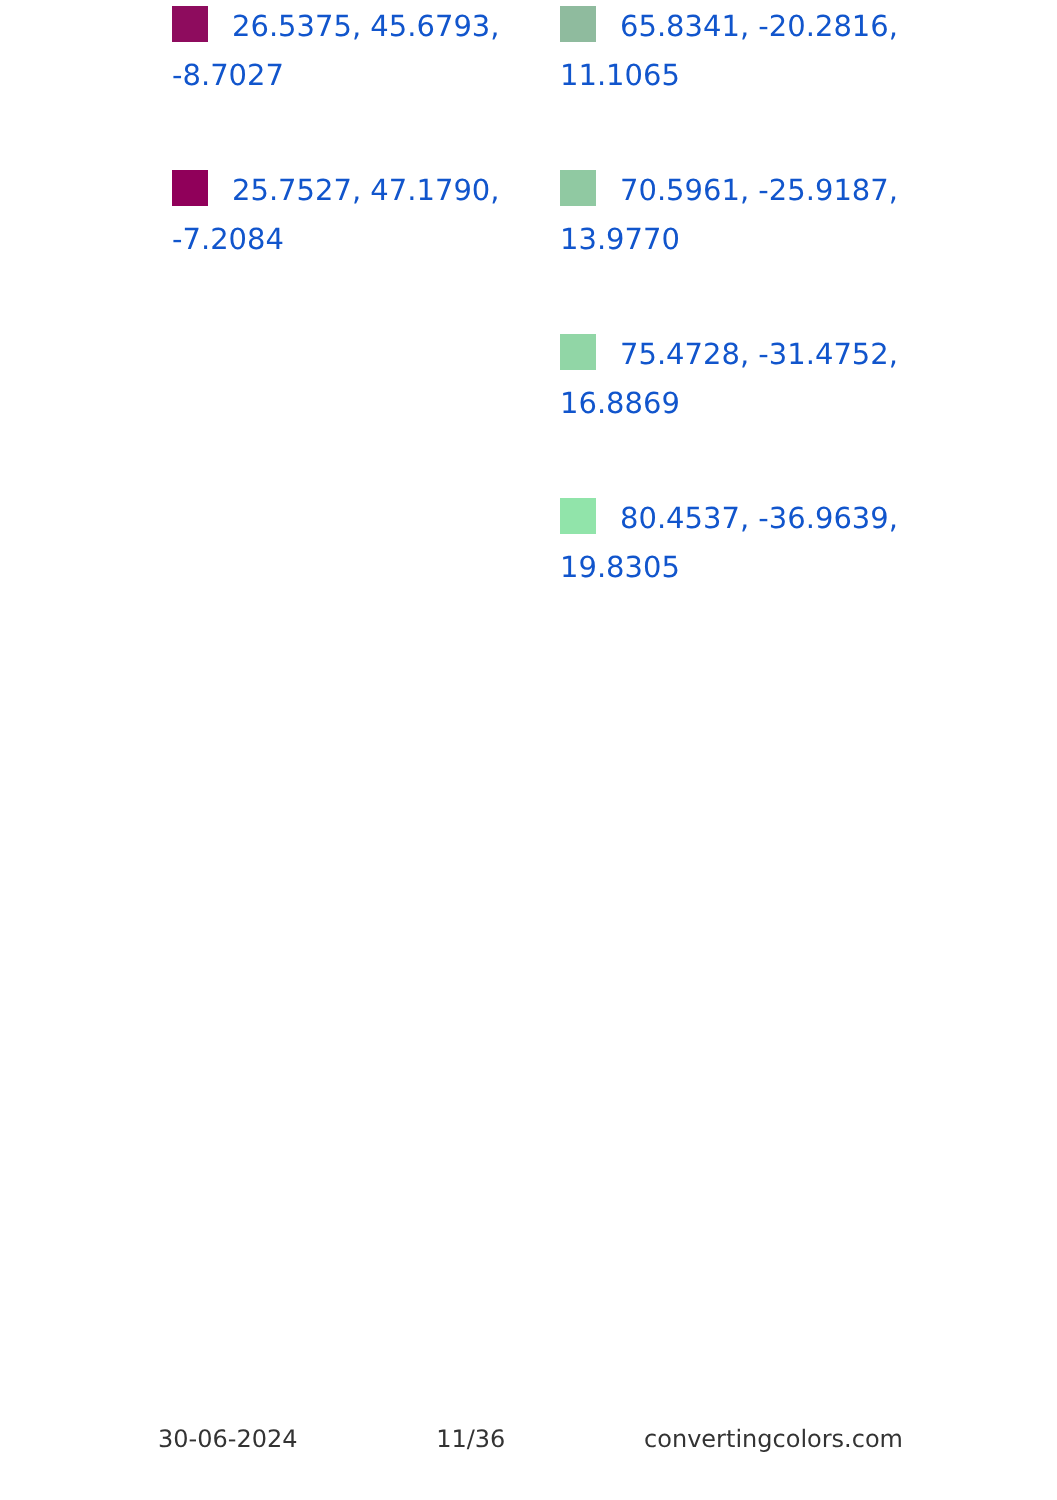26.5375, 45.6793, -8.7027
25.7527, 47.1790, -7.2084
65.8341, -20.2816, 11.1065
70.5961, -25.9187, 13.9770
75.4728, -31.4752, 16.8869
80.4537, -36.9639, 19.8305
30-06-2024 11/36 convertingcolors.com